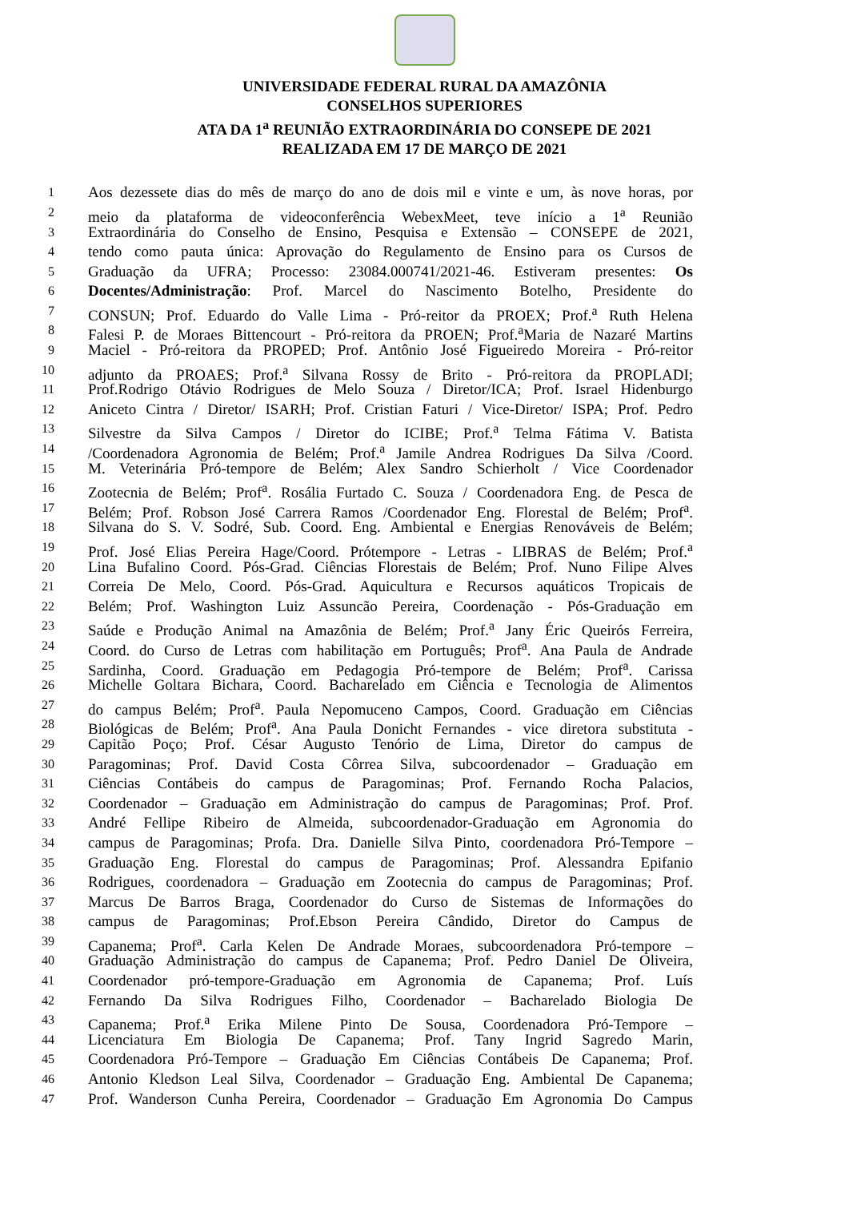UNIVERSIDADE FEDERAL RURAL DA AMAZÔNIA
CONSELHOS SUPERIORES
ATA DA 1<sup>a</sup> REUNIÃO EXTRAORDINÁRIA DO CONSEPE DE 2021
REALIZADA EM 17 DE MARÇO DE 2021
1 Aos dezessete dias do mês de março do ano de dois mil e vinte e um, às nove horas, por
2 meio da plataforma de videoconferência WebexMeet, teve início a 1<sup>a</sup> Reunião
3 Extraordinária do Conselho de Ensino, Pesquisa e Extensão – CONSEPE de 2021,
4 tendo como pauta única: Aprovação do Regulamento de Ensino para os Cursos de
5 Graduação da UFRA; Processo: 23084.000741/2021-46. Estiveram presentes: Os
6 Docentes/Administração: Prof. Marcel do Nascimento Botelho, Presidente do
7 CONSUN; Prof. Eduardo do Valle Lima - Pró-reitor da PROEX; Prof.<sup>a</sup> Ruth Helena
8 Falesi P. de Moraes Bittencourt - Pró-reitora da PROEN; Prof.<sup>a</sup>Maria de Nazaré Martins
9 Maciel - Pró-reitora da PROPED; Prof. Antônio José Figueiredo Moreira - Pró-reitor
10 adjunto da PROAES; Prof.<sup>a</sup> Silvana Rossy de Brito - Pró-reitora da PROPLADI;
11 Prof.Rodrigo Otávio Rodrigues de Melo Souza / Diretor/ICA; Prof. Israel Hidenburgo
12 Aniceto Cintra / Diretor/ ISARH; Prof. Cristian Faturi / Vice-Diretor/ ISPA; Prof. Pedro
13 Silvestre da Silva Campos / Diretor do ICIBE; Prof.<sup>a</sup> Telma Fátima V. Batista
14 /Coordenadora Agronomia de Belém; Prof.<sup>a</sup> Jamile Andrea Rodrigues Da Silva /Coord.
15 M. Veterinária Pró-tempore de Belém; Alex Sandro Schierholt / Vice Coordenador
16 Zootecnia de Belém; Prof<sup>a</sup>. Rosália Furtado C. Souza / Coordenadora Eng. de Pesca de
17 Belém; Prof. Robson José Carrera Ramos /Coordenador Eng. Florestal de Belém; Prof<sup>a</sup>.
18 Silvana do S. V. Sodré, Sub. Coord. Eng. Ambiental e Energias Renováveis de Belém;
19 Prof. José Elias Pereira Hage/Coord. Prótempore - Letras - LIBRAS de Belém; Prof.<sup>a</sup>
20 Lina Bufalino Coord. Pós-Grad. Ciências Florestais de Belém; Prof. Nuno Filipe Alves
21 Correia De Melo, Coord. Pós-Grad. Aquicultura e Recursos aquáticos Tropicais de
22 Belém; Prof. Washington Luiz Assuncão Pereira, Coordenação - Pós-Graduação em
23 Saúde e Produção Animal na Amazônia de Belém; Prof.<sup>a</sup> Jany Éric Queirós Ferreira,
24 Coord. do Curso de Letras com habilitação em Português; Prof<sup>a</sup>. Ana Paula de Andrade
25 Sardinha, Coord. Graduação em Pedagogia Pró-tempore de Belém; Prof<sup>a</sup>. Carissa
26 Michelle Goltara Bichara, Coord. Bacharelado em Ciência e Tecnologia de Alimentos
27 do campus Belém; Prof<sup>a</sup>. Paula Nepomuceno Campos, Coord. Graduação em Ciências
28 Biológicas de Belém; Prof<sup>a</sup>. Ana Paula Donicht Fernandes - vice diretora substituta -
29 Capitão Poço; Prof. César Augusto Tenório de Lima, Diretor do campus de
30 Paragominas; Prof. David Costa Côrrea Silva, subcoordenador – Graduação em
31 Ciências Contábeis do campus de Paragominas; Prof. Fernando Rocha Palacios,
32 Coordenador – Graduação em Administração do campus de Paragominas; Prof. Prof.
33 André Fellipe Ribeiro de Almeida, subcoordenador-Graduação em Agronomia do
34 campus de Paragominas; Profa. Dra. Danielle Silva Pinto, coordenadora Pró-Tempore –
35 Graduação Eng. Florestal do campus de Paragominas; Prof. Alessandra Epifanio
36 Rodrigues, coordenadora – Graduação em Zootecnia do campus de Paragominas; Prof.
37 Marcus De Barros Braga, Coordenador do Curso de Sistemas de Informações do
38 campus de Paragominas; Prof.Ebson Pereira Cândido, Diretor do Campus de
39 Capanema; Prof<sup>a</sup>. Carla Kelen De Andrade Moraes, subcoordenadora Pró-tempore –
40 Graduação Administração do campus de Capanema; Prof. Pedro Daniel De Oliveira,
41 Coordenador pró-tempore-Graduação em Agronomia de Capanema; Prof. Luís
42 Fernando Da Silva Rodrigues Filho, Coordenador – Bacharelado Biologia De
43 Capanema; Prof.<sup>a</sup> Erika Milene Pinto De Sousa, Coordenadora Pró-Tempore –
44 Licenciatura Em Biologia De Capanema; Prof. Tany Ingrid Sagredo Marin,
45 Coordenadora Pró-Tempore – Graduação Em Ciências Contábeis De Capanema; Prof.
46 Antonio Kledson Leal Silva, Coordenador – Graduação Eng. Ambiental De Capanema;
47 Prof. Wanderson Cunha Pereira, Coordenador – Graduação Em Agronomia Do Campus